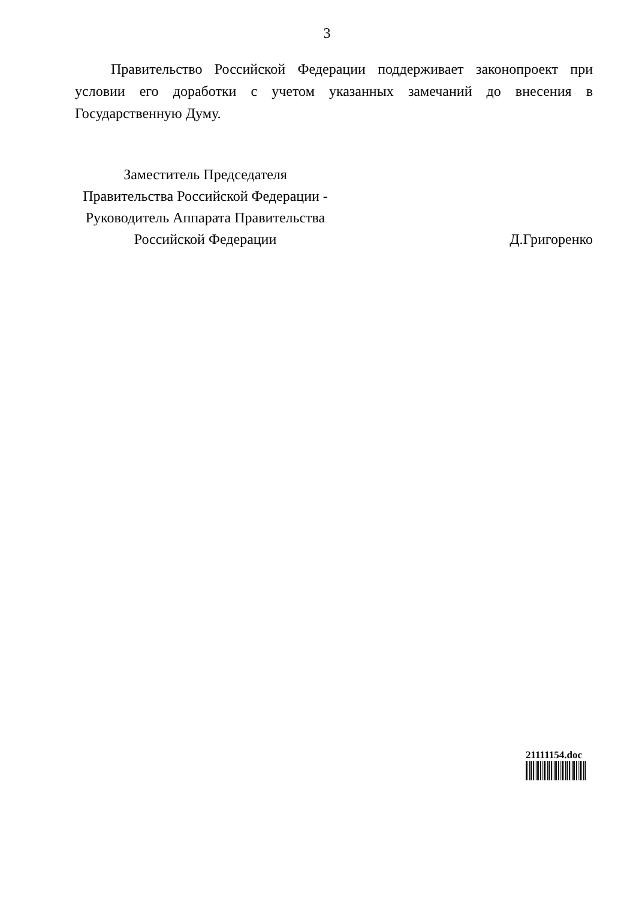3
Правительство Российской Федерации поддерживает законопроект при условии его доработки с учетом указанных замечаний до внесения в Государственную Думу.
Заместитель Председателя
Правительства Российской Федерации -
Руководитель Аппарата Правительства
Российской Федерации
Д.Григоренко
21111154.doc